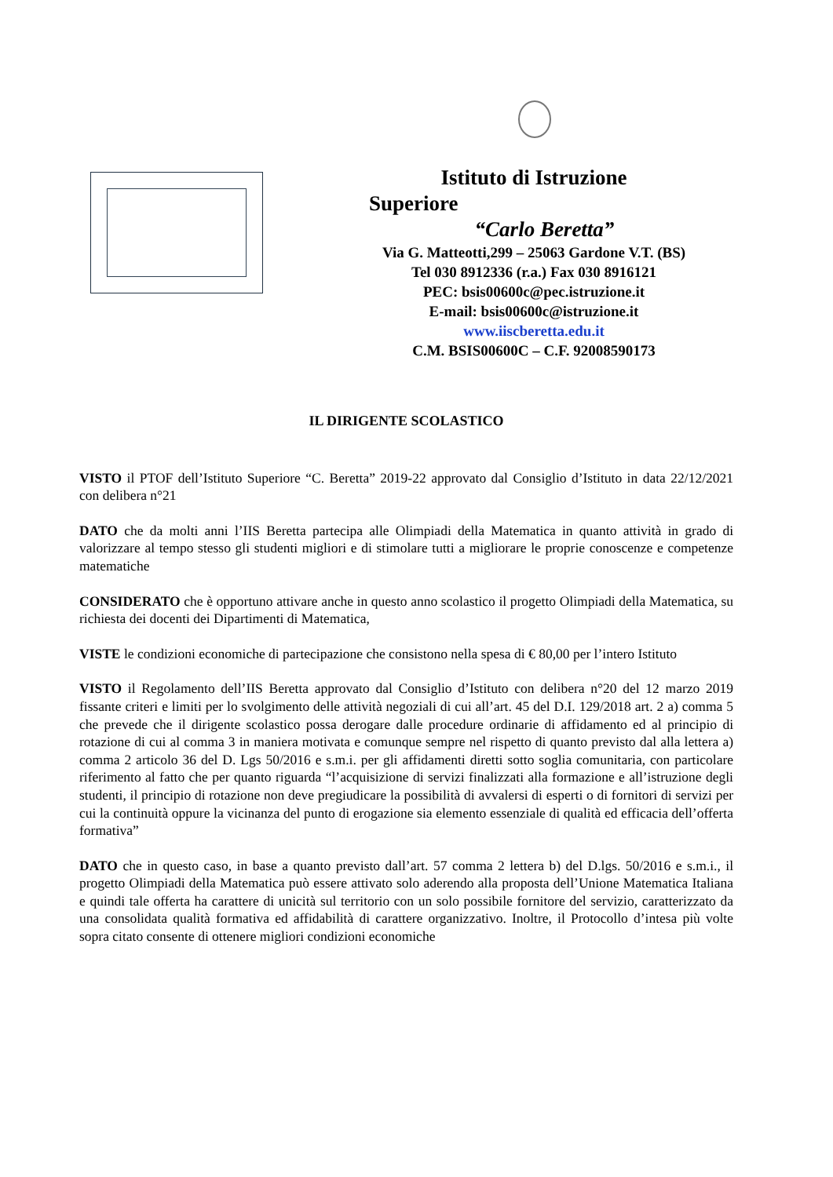Istituto di Istruzione
Superiore
“Carlo Beretta”
Via G. Matteotti,299 – 25063 Gardone V.T. (BS)
Tel 030 8912336 (r.a.) Fax 030 8916121
PEC: bsis00600c@pec.istruzione.it
E-mail: bsis00600c@istruzione.it
www.iiscberetta.edu.it
C.M. BSIS00600C – C.F. 92008590173
IL DIRIGENTE SCOLASTICO
VISTO il PTOF dell’Istituto Superiore “C. Beretta” 2019-22 approvato dal Consiglio d’Istituto in data 22/12/2021 con delibera n°21
DATO che da molti anni l’IIS Beretta partecipa alle Olimpiadi della Matematica in quanto attività in grado di valorizzare al tempo stesso gli studenti migliori e di stimolare tutti a migliorare le proprie conoscenze e competenze matematiche
CONSIDERATO che è opportuno attivare anche in questo anno scolastico il progetto Olimpiadi della Matematica, su richiesta dei docenti dei Dipartimenti di Matematica,
VISTE le condizioni economiche di partecipazione che consistono nella spesa di € 80,00 per l’intero Istituto
VISTO il Regolamento dell’IIS Beretta approvato dal Consiglio d’Istituto con delibera n°20 del 12 marzo 2019 fissante criteri e limiti per lo svolgimento delle attività negoziali di cui all’art. 45 del D.I. 129/2018 art. 2 a) comma 5 che prevede che il dirigente scolastico possa derogare dalle procedure ordinarie di affidamento ed al principio di rotazione di cui al comma 3 in maniera motivata e comunque sempre nel rispetto di quanto previsto dal alla lettera a) comma 2 articolo 36 del D. Lgs 50/2016 e s.m.i. per gli affidamenti diretti sotto soglia comunitaria, con particolare riferimento al fatto che per quanto riguarda “l’acquisizione di servizi finalizzati alla formazione e all’istruzione degli studenti, il principio di rotazione non deve pregiudicare la possibilità di avvalersi di esperti o di fornitori di servizi per cui la continuità oppure la vicinanza del punto di erogazione sia elemento essenziale di qualità ed efficacia dell’offerta formativa”
DATO che in questo caso, in base a quanto previsto dall’art. 57 comma 2 lettera b) del D.lgs. 50/2016 e s.m.i., il progetto Olimpiadi della Matematica può essere attivato solo aderendo alla proposta dell’Unione Matematica Italiana e quindi tale offerta ha carattere di unicità sul territorio con un solo possibile fornitore del servizio, caratterizzato da una consolidata qualità formativa ed affidabilità di carattere organizzativo. Inoltre, il Protocollo d’intesa più volte sopra citato consente di ottenere migliori condizioni economiche